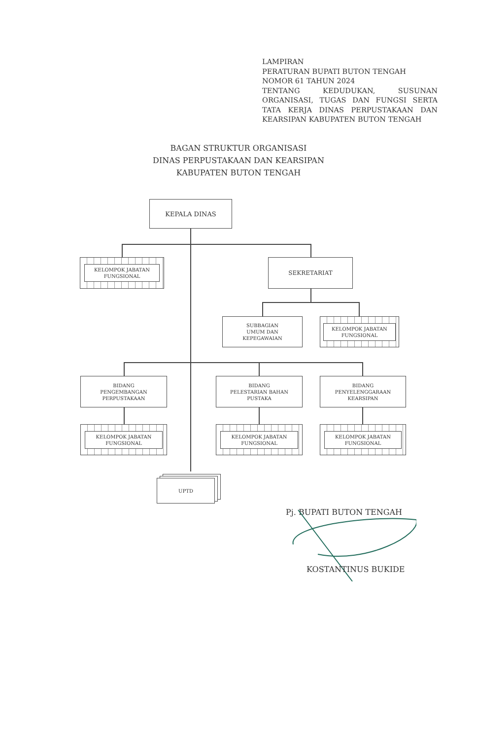LAMPIRAN
PERATURAN BUPATI BUTON TENGAH
NOMOR 61 TAHUN 2024
TENTANG KEDUDUKAN, SUSUNAN ORGANISASI, TUGAS DAN FUNGSI SERTA TATA KERJA DINAS PERPUSTAKAAN DAN KEARSIPAN KABUPATEN BUTON TENGAH
BAGAN STRUKTUR ORGANISASI
DINAS PERPUSTAKAAN DAN KEARSIPAN
KABUPATEN BUTON TENGAH
KEPALA DINAS
KELOMPOK JABATAN FUNGSIONAL SEKRETARIAT
SUBBAGIAN
UMUM DAN
KEPEGAWAIAN
KELOMPOK JABATAN FUNGSIONAL
BIDANG
PENGEMBANGAN
PERPUSTAKAAN
BIDANG
PELESTARIAN BAHAN
PUSTAKA
BIDANG
PENYELENGGARAAN
KEARSIPAN
KELOMPOK JABATAN FUNGSIONAL KELOMPOK JABATAN FUNGSIONAL KELOMPOK JABATAN FUNGSIONAL
UPTD
Pj. BUPATI BUTON TENGAH
KOSTANTINUS BUKIDE